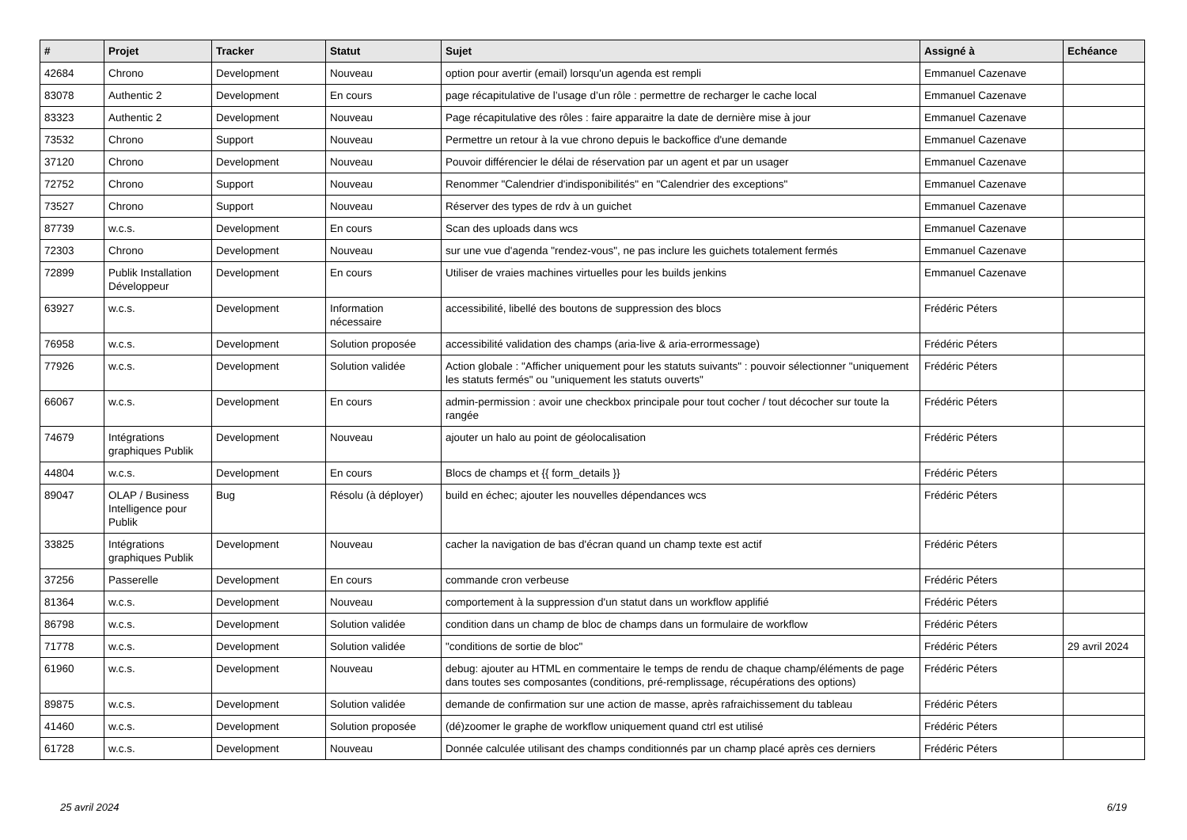| # | Projet | Tracker | Statut | Sujet | Assigné à | Echéance |
| --- | --- | --- | --- | --- | --- | --- |
| 42684 | Chrono | Development | Nouveau | option pour avertir (email) lorsqu'un agenda est rempli | Emmanuel Cazenave | |
| 83078 | Authentic 2 | Development | En cours | page récapitulative de l’usage d’un rôle : permettre de recharger le cache local | Emmanuel Cazenave | |
| 83323 | Authentic 2 | Development | Nouveau | Page récapitulative des rôles : faire apparaitre la date de dernière mise à jour | Emmanuel Cazenave | |
| 73532 | Chrono | Support | Nouveau | Permettre un retour à la vue chrono depuis le backoffice d'une demande | Emmanuel Cazenave | |
| 37120 | Chrono | Development | Nouveau | Pouvoir différencier le délai de réservation par un agent et par un usager | Emmanuel Cazenave | |
| 72752 | Chrono | Support | Nouveau | Renommer "Calendrier d'indisponibilités" en "Calendrier des exceptions" | Emmanuel Cazenave | |
| 73527 | Chrono | Support | Nouveau | Réserver des types de rdv à un guichet | Emmanuel Cazenave | |
| 87739 | w.c.s. | Development | En cours | Scan des uploads dans wcs | Emmanuel Cazenave | |
| 72303 | Chrono | Development | Nouveau | sur une vue d'agenda "rendez-vous", ne pas inclure les guichets totalement fermés | Emmanuel Cazenave | |
| 72899 | Publik Installation Développeur | Development | En cours | Utiliser de vraies machines virtuelles pour les builds jenkins | Emmanuel Cazenave | |
| 63927 | w.c.s. | Development | Information nécessaire | accessibilité, libellé des boutons de suppression des blocs | Frédéric Péters | |
| 76958 | w.c.s. | Development | Solution proposée | accessibilité validation des champs (aria-live & aria-errormessage) | Frédéric Péters | |
| 77926 | w.c.s. | Development | Solution validée | Action globale : "Afficher uniquement pour les statuts suivants" : pouvoir sélectionner "uniquement les statuts fermés" ou "uniquement les statuts ouverts" | Frédéric Péters | |
| 66067 | w.c.s. | Development | En cours | admin-permission : avoir une checkbox principale pour tout cocher / tout décocher sur toute la rangée | Frédéric Péters | |
| 74679 | Intégrations graphiques Publik | Development | Nouveau | ajouter un halo au point de géolocalisation | Frédéric Péters | |
| 44804 | w.c.s. | Development | En cours | Blocs de champs et {{ form_details }} | Frédéric Péters | |
| 89047 | OLAP / Business Intelligence pour Publik | Bug | Résolu (à déployer) | build en échec; ajouter les nouvelles dépendances wcs | Frédéric Péters | |
| 33825 | Intégrations graphiques Publik | Development | Nouveau | cacher la navigation de bas d'écran quand un champ texte est actif | Frédéric Péters | |
| 37256 | Passerelle | Development | En cours | commande cron verbeuse | Frédéric Péters | |
| 81364 | w.c.s. | Development | Nouveau | comportement à la suppression d'un statut dans un workflow applifié | Frédéric Péters | |
| 86798 | w.c.s. | Development | Solution validée | condition dans un champ de bloc de champs dans un formulaire de workflow | Frédéric Péters | |
| 71778 | w.c.s. | Development | Solution validée | "conditions de sortie de bloc" | Frédéric Péters | 29 avril 2024 |
| 61960 | w.c.s. | Development | Nouveau | debug: ajouter au HTML en commentaire le temps de rendu de chaque champ/éléments de page dans toutes ses composantes (conditions, pré-remplissage, récupérations des options) | Frédéric Péters | |
| 89875 | w.c.s. | Development | Solution validée | demande de confirmation sur une action de masse, après rafraichissement du tableau | Frédéric Péters | |
| 41460 | w.c.s. | Development | Solution proposée | (dé)zoomer le graphe de workflow uniquement quand ctrl est utilisé | Frédéric Péters | |
| 61728 | w.c.s. | Development | Nouveau | Donnée calculée utilisant des champs conditionnés par un champ placé après ces derniers | Frédéric Péters | |
25 avril 2024 6/19